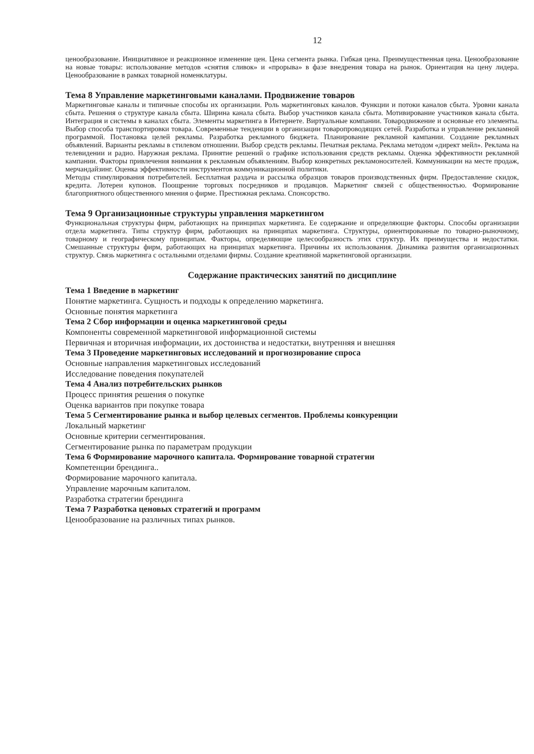12
ценообразование. Инициативное и реакционное изменение цен. Цена сегмента рынка. Гибкая цена. Преимущественная цена. Ценообразование на новые товары: использование методов «снятия сливок» и «прорыва» в фазе внедрения товара на рынок. Ориентация на цену лидера. Ценообразование в рамках товарной номенклатуры.
Тема 8 Управление маркетинговыми каналами. Продвижение товаров
Маркетинговые каналы и типичные способы их организации. Роль маркетинговых каналов. Функции и потоки каналов сбыта. Уровни канала сбыта. Решения о структуре канала сбыта. Ширина канала сбыта. Выбор участников канала сбыта. Мотивирование участников канала сбыта. Интеграция и системы в каналах сбыта. Элементы маркетинга в Интернете. Виртуальные компании. Товародвижение и основные его элементы. Выбор способа транспортировки товара. Современные тенденции в организации товаропроводящих сетей. Разработка и управление рекламной программой. Постановка целей рекламы. Разработка рекламного бюджета. Планирование рекламной кампании. Создание рекламных объявлений. Варианты рекламы в стилевом отношении. Выбор средств рекламы. Печатная реклама. Реклама методом «директ мейл». Реклама на телевидении и радио. Наружная реклама. Принятие решений о графике использования средств рекламы. Оценка эффективности рекламной кампании. Факторы привлечения внимания к рекламным объявлениям. Выбор конкретных рекламоносителей. Коммуникации на месте продаж, мерчандайзинг. Оценка эффективности инструментов коммуникационной политики.
Методы стимулирования потребителей. Бесплатная раздача и рассылка образцов товаров производственных фирм. Предоставление скидок, кредита. Лотереи купонов. Поощрение торговых посредников и продавцов. Маркетинг связей с общественностью. Формирование благоприятного общественного мнения о фирме. Престижная реклама. Спонсорство.
Тема 9 Организационные структуры управления маркетингом
Функциональная структуры фирм, работающих на принципах маркетинга. Ее содержание и определяющие факторы. Способы организации отдела маркетинга. Типы структур фирм, работающих на принципах маркетинга. Структуры, ориентированные по товарно-рыночному, товарному и географическому принципам. Факторы, определяющие целесообразность этих структур. Их преимущества и недостатки. Смешанные структуры фирм, работающих на принципах маркетинга. Причины их использования. Динамика развития организационных структур. Связь маркетинга с остальными отделами фирмы. Создание креативной маркетинговой организации.
Содержание практических занятий по дисциплине
Тема 1 Введение в маркетинг
Понятие маркетинга. Сущность и подходы к определению маркетинга.
Основные понятия маркетинга
Тема 2 Сбор информации и оценка маркетинговой среды
Компоненты современной маркетинговой информационной системы
Первичная и вторичная информации, их достоинства и недостатки, внутренняя и внешняя
Тема 3 Проведение маркетинговых исследований и прогнозирование спроса
Основные направления маркетинговых исследований
Исследование поведения покупателей
Тема 4 Анализ потребительских рынков
Процесс принятия решения о покупке
Оценка вариантов при покупке товара
Тема 5 Сегментирование рынка и выбор целевых сегментов. Проблемы конкуренции
Локальный маркетинг
Основные критерии сегментирования.
Сегментирование рынка по параметрам продукции
Тема 6 Формирование марочного капитала. Формирование товарной стратегии
Компетенции брендинга..
Формирование марочного капитала.
Управление марочным капиталом.
Разработка стратегии брендинга
Тема 7 Разработка ценовых стратегий и программ
Ценообразование на различных типах рынков.